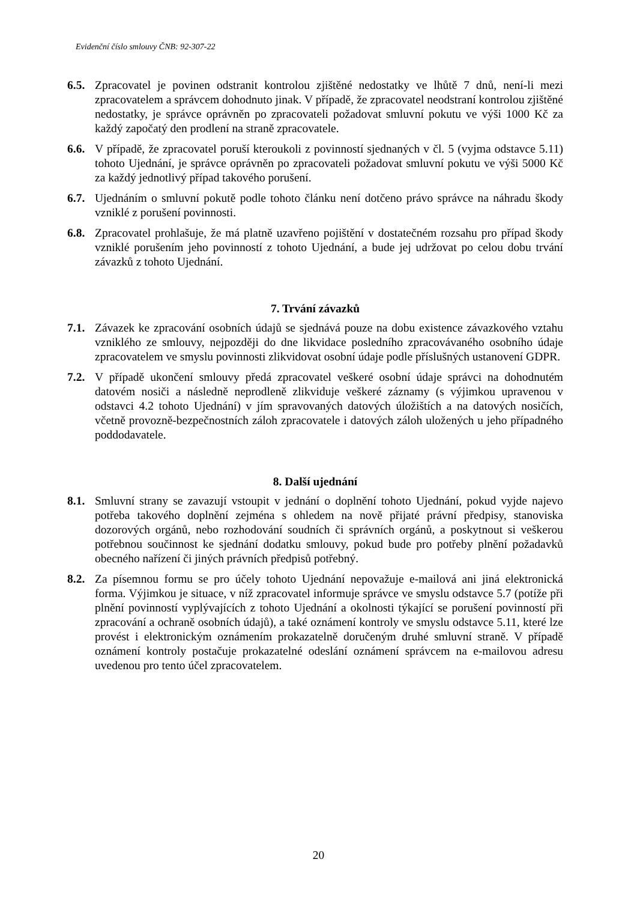Evidenční číslo smlouvy ČNB: 92-307-22
6.5.
Zpracovatel je povinen odstranit kontrolou zjištěné nedostatky ve lhůtě 7 dnů, není-li mezi zpracovatelem a správcem dohodnuto jinak. V případě, že zpracovatel neodstraní kontrolou zjištěné nedostatky, je správce oprávněn po zpracovateli požadovat smluvní pokutu ve výši 1000 Kč za každý započatý den prodlení na straně zpracovatele.
6.6.
V případě, že zpracovatel poruší kteroukoli z povinností sjednaných v čl. 5 (vyjma odstavce 5.11) tohoto Ujednání, je správce oprávněn po zpracovateli požadovat smluvní pokutu ve výši 5000 Kč za každý jednotlivý případ takového porušení.
6.7.
Ujednáním o smluvní pokutě podle tohoto článku není dotčeno právo správce na náhradu škody vzniklé z porušení povinnosti.
6.8.
Zpracovatel prohlašuje, že má platně uzavřeno pojištění v dostatečném rozsahu pro případ škody vzniklé porušením jeho povinností z tohoto Ujednání, a bude jej udržovat po celou dobu trvání závazků z tohoto Ujednání.
7. Trvání závazků
7.1.
Závazek ke zpracování osobních údajů se sjednává pouze na dobu existence závazkového vztahu vzniklého ze smlouvy, nejpozději do dne likvidace posledního zpracovávaného osobního údaje zpracovatelem ve smyslu povinnosti zlikvidovat osobní údaje podle příslušných ustanovení GDPR.
7.2.
V případě ukončení smlouvy předá zpracovatel veškeré osobní údaje správci na dohodnutém datovém nosiči a následně neprodleně zlikviduje veškeré záznamy (s výjimkou upravenou v odstavci 4.2 tohoto Ujednání) v jím spravovaných datových úložištích a na datových nosičích, včetně provozně-bezpečnostních záloh zpracovatele i datových záloh uložených u jeho případného poddodavatele.
8. Další ujednání
8.1.
Smluvní strany se zavazují vstoupit v jednání o doplnění tohoto Ujednání, pokud vyjde najevo potřeba takového doplnění zejména s ohledem na nově přijaté právní předpisy, stanoviska dozorových orgánů, nebo rozhodování soudních či správních orgánů, a poskytnout si veškerou potřebnou součinnost ke sjednání dodatku smlouvy, pokud bude pro potřeby plnění požadavků obecného nařízení či jiných právních předpisů potřebný.
8.2.
Za písemnou formu se pro účely tohoto Ujednání nepovažuje e-mailová ani jiná elektronická forma. Výjimkou je situace, v níž zpracovatel informuje správce ve smyslu odstavce 5.7 (potíže při plnění povinností vyplývajících z tohoto Ujednání a okolnosti týkající se porušení povinností při zpracování a ochraně osobních údajů), a také oznámení kontroly ve smyslu odstavce 5.11, které lze provést i elektronickým oznámením prokazatelně doručeným druhé smluvní straně. V případě oznámení kontroly postačuje prokazatelné odeslání oznámení správcem na e-mailovou adresu uvedenou pro tento účel zpracovatelem.
20